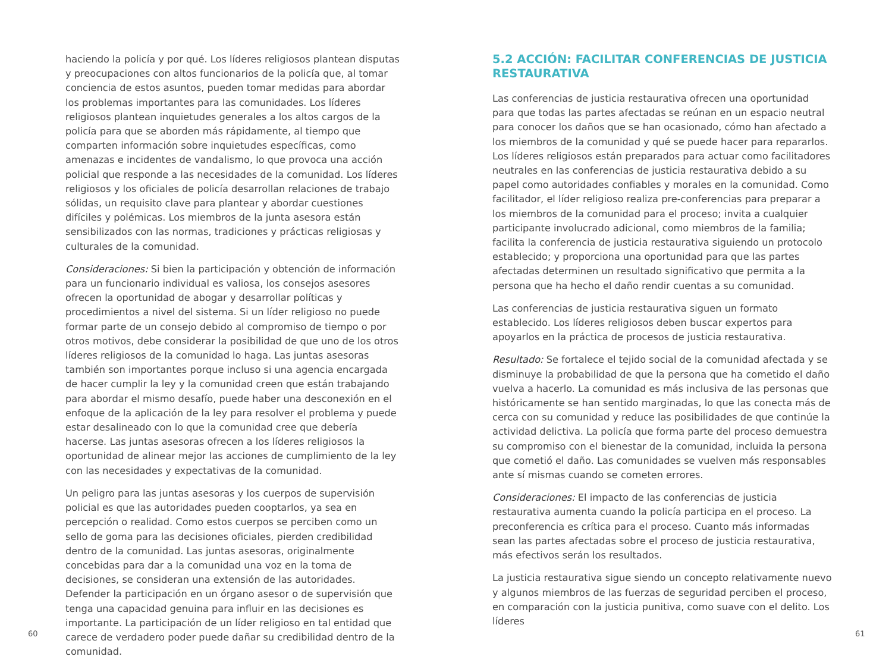haciendo la policía y por qué. Los líderes religiosos plantean disputas y preocupaciones con altos funcionarios de la policía que, al tomar conciencia de estos asuntos, pueden tomar medidas para abordar los problemas importantes para las comunidades. Los líderes religiosos plantean inquietudes generales a los altos cargos de la policía para que se aborden más rápidamente, al tiempo que comparten información sobre inquietudes específicas, como amenazas e incidentes de vandalismo, lo que provoca una acción policial que responde a las necesidades de la comunidad. Los líderes religiosos y los oficiales de policía desarrollan relaciones de trabajo sólidas, un requisito clave para plantear y abordar cuestiones difíciles y polémicas. Los miembros de la junta asesora están sensibilizados con las normas, tradiciones y prácticas religiosas y culturales de la comunidad.
Consideraciones: Si bien la participación y obtención de información para un funcionario individual es valiosa, los consejos asesores ofrecen la oportunidad de abogar y desarrollar políticas y procedimientos a nivel del sistema. Si un líder religioso no puede formar parte de un consejo debido al compromiso de tiempo o por otros motivos, debe considerar la posibilidad de que uno de los otros líderes religiosos de la comunidad lo haga. Las juntas asesoras también son importantes porque incluso si una agencia encargada de hacer cumplir la ley y la comunidad creen que están trabajando para abordar el mismo desafío, puede haber una desconexión en el enfoque de la aplicación de la ley para resolver el problema y puede estar desalineado con lo que la comunidad cree que debería hacerse. Las juntas asesoras ofrecen a los líderes religiosos la oportunidad de alinear mejor las acciones de cumplimiento de la ley con las necesidades y expectativas de la comunidad.
Un peligro para las juntas asesoras y los cuerpos de supervisión policial es que las autoridades pueden cooptarlos, ya sea en percepción o realidad. Como estos cuerpos se perciben como un sello de goma para las decisiones oficiales, pierden credibilidad dentro de la comunidad. Las juntas asesoras, originalmente concebidas para dar a la comunidad una voz en la toma de decisiones, se consideran una extensión de las autoridades. Defender la participación en un órgano asesor o de supervisión que tenga una capacidad genuina para influir en las decisiones es importante. La participación de un líder religioso en tal entidad que carece de verdadero poder puede dañar su credibilidad dentro de la comunidad.
60
5.2 ACCIÓN: FACILITAR CONFERENCIAS DE JUSTICIA RESTAURATIVA
Las conferencias de justicia restaurativa ofrecen una oportunidad para que todas las partes afectadas se reúnan en un espacio neutral para conocer los daños que se han ocasionado, cómo han afectado a los miembros de la comunidad y qué se puede hacer para repararlos. Los líderes religiosos están preparados para actuar como facilitadores neutrales en las conferencias de justicia restaurativa debido a su papel como autoridades confiables y morales en la comunidad. Como facilitador, el líder religioso realiza pre-conferencias para preparar a los miembros de la comunidad para el proceso; invita a cualquier participante involucrado adicional, como miembros de la familia; facilita la conferencia de justicia restaurativa siguiendo un protocolo establecido; y proporciona una oportunidad para que las partes afectadas determinen un resultado significativo que permita a la persona que ha hecho el daño rendir cuentas a su comunidad.
Las conferencias de justicia restaurativa siguen un formato establecido. Los líderes religiosos deben buscar expertos para apoyarlos en la práctica de procesos de justicia restaurativa.
Resultado: Se fortalece el tejido social de la comunidad afectada y se disminuye la probabilidad de que la persona que ha cometido el daño vuelva a hacerlo. La comunidad es más inclusiva de las personas que históricamente se han sentido marginadas, lo que las conecta más de cerca con su comunidad y reduce las posibilidades de que continúe la actividad delictiva. La policía que forma parte del proceso demuestra su compromiso con el bienestar de la comunidad, incluida la persona que cometió el daño. Las comunidades se vuelven más responsables ante sí mismas cuando se cometen errores.
Consideraciones: El impacto de las conferencias de justicia restaurativa aumenta cuando la policía participa en el proceso. La preconferencia es crítica para el proceso. Cuanto más informadas sean las partes afectadas sobre el proceso de justicia restaurativa, más efectivos serán los resultados.
La justicia restaurativa sigue siendo un concepto relativamente nuevo y algunos miembros de las fuerzas de seguridad perciben el proceso, en comparación con la justicia punitiva, como suave con el delito. Los líderes
61